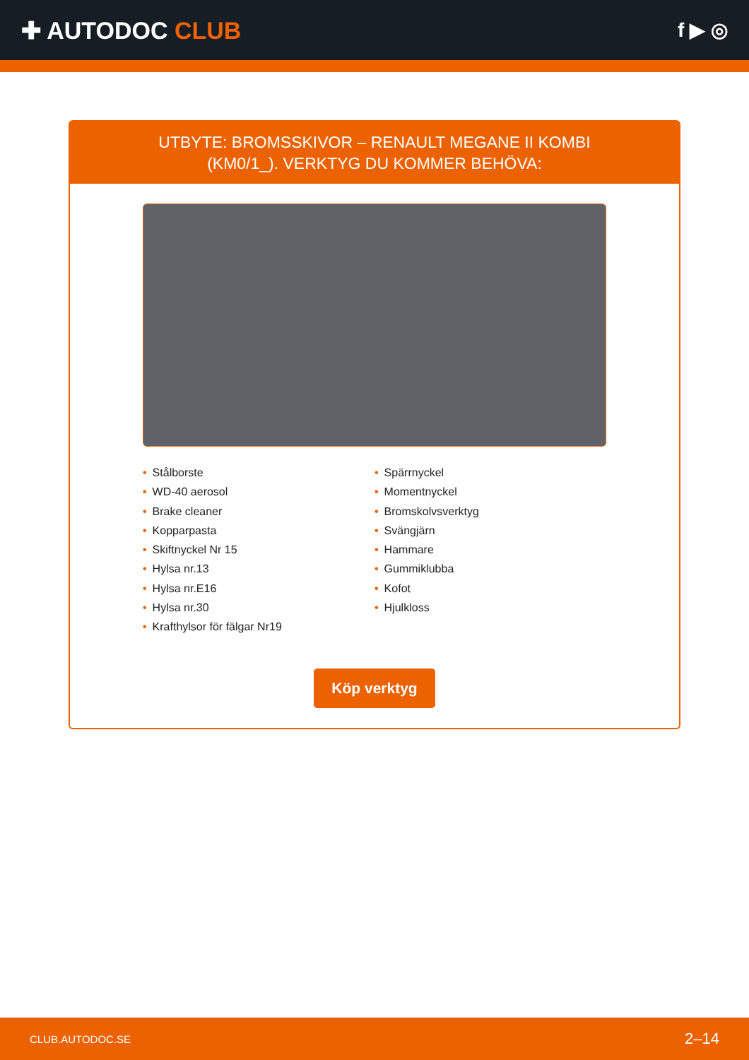✚ AUTODOC CLUB
f ▶ ◎
UTBYTE: BROMSSKIVOR – RENAULT MEGANE II KOMBI
(KM0/1_). VERKTYG DU KOMMER BEHÖVA:
• Stålborste
• WD-40 aerosol
• Brake cleaner
• Kopparpasta
• Skiftnyckel Nr 15
• Hylsa nr.13
• Hylsa nr.E16
• Hylsa nr.30
• Krafthylsor för fälgar Nr19
• Spärrnyckel
• Momentnyckel
• Bromskolvsverktyg
• Svängjärn
• Hammare
• Gummiklubba
• Kofot
• Hjulkloss
Köp verktyg
CLUB.AUTODOC.SE 2–14